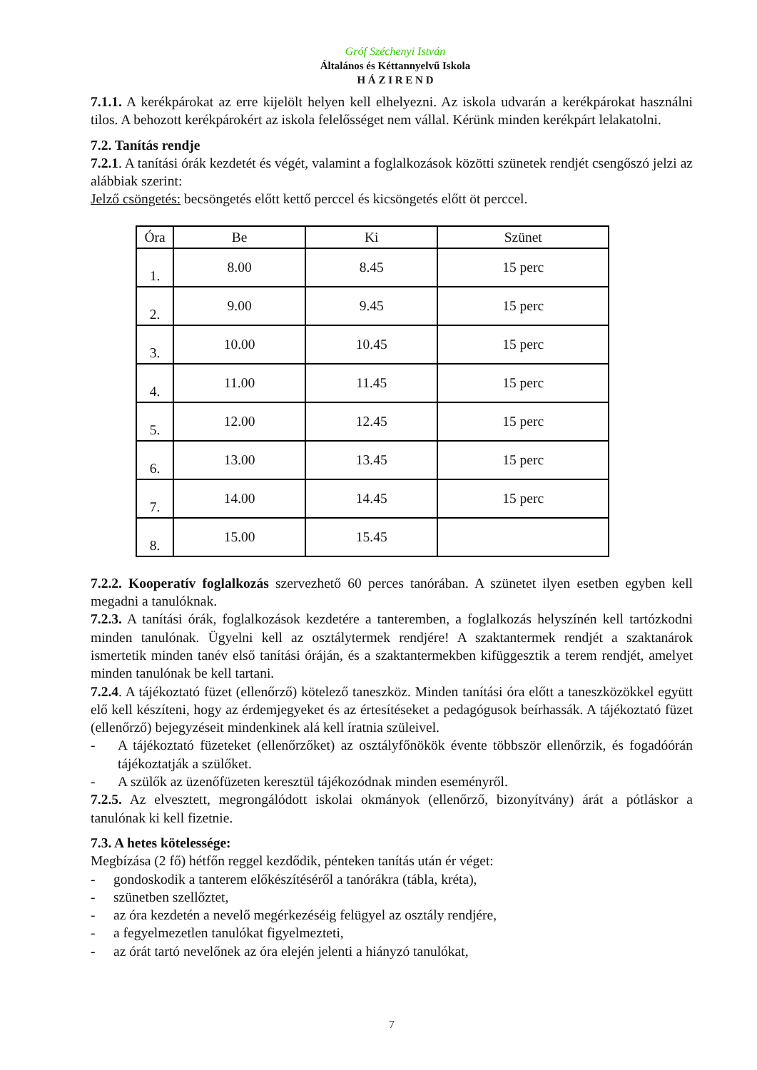Gróf Széchenyi István
Általános és Kéttannyelvű Iskola
H Á Z I R E N D
7.1.1. A kerékpárokat az erre kijelölt helyen kell elhelyezni. Az iskola udvarán a kerékpárokat használni tilos. A behozott kerékpárokért az iskola felelősséget nem vállal. Kérünk minden kerékpárt lelakatolni.
7.2. Tanítás rendje
7.2.1. A tanítási órák kezdetét és végét, valamint a foglalkozások közötti szünetek rendjét csengőszó jelzi az alábbiak szerint:
Jelző csöngetés: becsöngetés előtt kettő perccel és kicsöngetés előtt öt perccel.
| Óra | Be | Ki | Szünet |
| --- | --- | --- | --- |
| 1. | 8.00 | 8.45 | 15 perc |
| 2. | 9.00 | 9.45 | 15 perc |
| 3. | 10.00 | 10.45 | 15 perc |
| 4. | 11.00 | 11.45 | 15 perc |
| 5. | 12.00 | 12.45 | 15 perc |
| 6. | 13.00 | 13.45 | 15 perc |
| 7. | 14.00 | 14.45 | 15 perc |
| 8. | 15.00 | 15.45 | |
7.2.2. Kooperatív foglalkozás szervezhető 60 perces tanórában. A szünetet ilyen esetben egyben kell megadni a tanulóknak.
7.2.3. A tanítási órák, foglalkozások kezdetére a tanteremben, a foglalkozás helyszínén kell tartózkodni minden tanulónak. Ügyelni kell az osztálytermek rendjére! A szaktantermek rendjét a szaktanárok ismertetik minden tanév első tanítási óráján, és a szaktantermekben kifüggesztik a terem rendjét, amelyet minden tanulónak be kell tartani.
7.2.4. A tájékoztató füzet (ellenőrző) kötelező taneszköz. Minden tanítási óra előtt a taneszközökkel együtt elő kell készíteni, hogy az érdemjegyeket és az értesítéseket a pedagógusok beírhassák. A tájékoztató füzet (ellenőrző) bejegyzéseit mindenkinek alá kell íratnia szüleivel.
- A tájékoztató füzeteket (ellenőrzőket) az osztályfőnökök évente többször ellenőrzik, és fogadóórán tájékoztatják a szülőket.
- A szülők az üzenőfüzeten keresztül tájékozódnak minden eseményről.
7.2.5. Az elvesztett, megrongálódott iskolai okmányok (ellenőrző, bizonyítvány) árát a pótláskor a tanulónak ki kell fizetnie.
7.3. A hetes kötelessége:
Megbízása (2 fő) hétfőn reggel kezdődik, pénteken tanítás után ér véget:
- gondoskodik a tanterem előkészítéséről a tanórákra (tábla, kréta),
- szünetben szellőztet,
- az óra kezdetén a nevelő megérkezéséig felügyel az osztály rendjére,
- a fegyelmezetlen tanulókat figyelmezteti,
- az órát tartó nevelőnek az óra elején jelenti a hiányzó tanulókat,
7